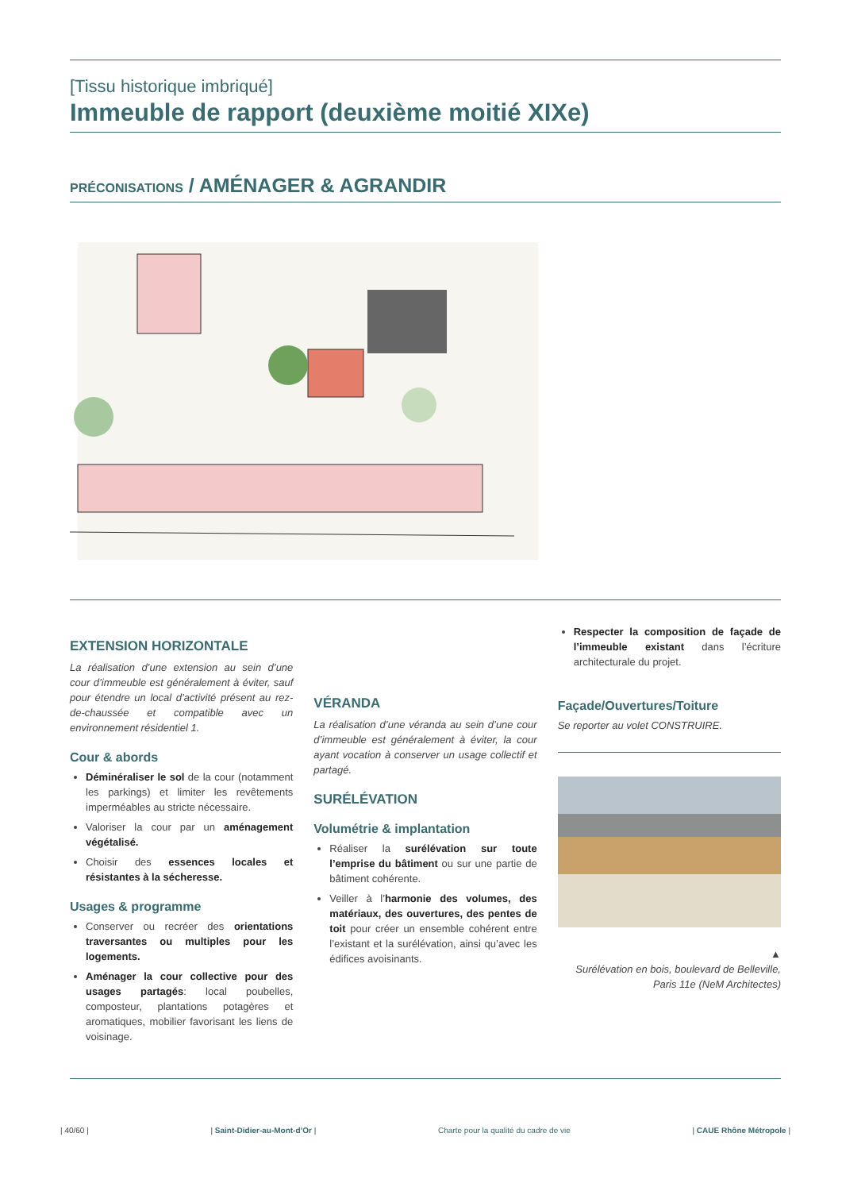[Tissu historique imbriqué]
Immeuble de rapport (deuxième moitié XIXe)
PRÉCONISATIONS / AMÉNAGER & AGRANDIR
EXTENSION HORIZONTALE
La réalisation d’une extension au sein d’une cour d’immeuble est généralement à éviter, sauf pour étendre un local d’activité présent au rez-de-chaussée et compatible avec un environnement résidentiel 1.
Cour & abords
Déminéraliser le sol de la cour (notamment les parkings) et limiter les revêtements imperméables au stricte nécessaire.
Valoriser la cour par un aménagement végétalisé.
Choisir des essences locales et résistantes à la sécheresse.
Usages & programme
Conserver ou recréer des orientations traversantes ou multiples pour les logements.
Aménager la cour collective pour des usages partagés: local poubelles, composteur, plantations potagères et aromatiques, mobilier favorisant les liens de voisinage.
VÉRANDA
La réalisation d’une véranda au sein d’une cour d’immeuble est généralement à éviter, la cour ayant vocation à conserver un usage collectif et partagé.
SURÉLÉVATION
Volumétrie & implantation
Réaliser la surélévation sur toute l’emprise du bâtiment ou sur une partie de bâtiment cohérente.
Veiller à l’harmonie des volumes, des matériaux, des ouvertures, des pentes de toit pour créer un ensemble cohérent entre l’existant et la surélévation, ainsi qu’avec les édifices avoisinants.
Respecter la composition de façade de l’immeuble existant dans l’écriture architecturale du projet.
Façade/Ouvertures/Toiture
Se reporter au volet CONSTRUIRE.
▲
Surélévation en bois, boulevard de Belleville, Paris 11e (NeM Architectes)
| 40/60 | | Saint-Didier-au-Mont-d’Or | Charte pour la qualité du cadre de vie | CAUE Rhône Métropole |